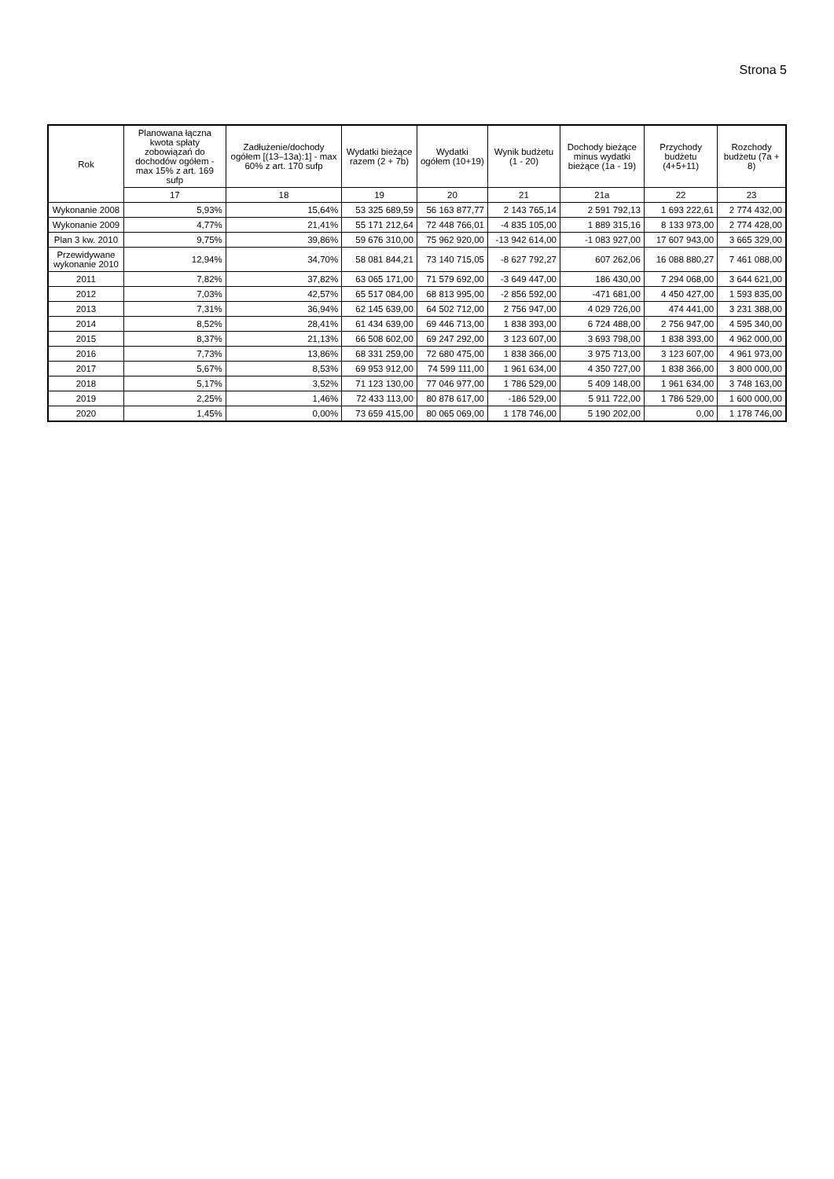Strona 5
| Rok | Planowana łączna kwota spłaty zobowiązań do dochodów ogółem -max 15% z art. 169 sufp | Zadłużenie/dochody ogółem [(13–13a):1] - max 60% z art. 170 sufp | Wydatki bieżące razem (2 + 7b) | Wydatki ogółem (10+19) | Wynik budżetu (1 - 20) | Dochody bieżące minus wydatki bieżące (1a - 19) | Przychody budżetu (4+5+11) | Rozchody budżetu (7a + 8) |
| --- | --- | --- | --- | --- | --- | --- | --- | --- |
| | 17 | 18 | 19 | 20 | 21 | 21a | 22 | 23 |
| Wykonanie 2008 | 5,93% | 15,64% | 53 325 689,59 | 56 163 877,77 | 2 143 765,14 | 2 591 792,13 | 1 693 222,61 | 2 774 432,00 |
| Wykonanie 2009 | 4,77% | 21,41% | 55 171 212,64 | 72 448 766,01 | -4 835 105,00 | 1 889 315,16 | 8 133 973,00 | 2 774 428,00 |
| Plan 3 kw. 2010 | 9,75% | 39,86% | 59 676 310,00 | 75 962 920,00 | -13 942 614,00 | -1 083 927,00 | 17 607 943,00 | 3 665 329,00 |
| Przewidywane wykonanie 2010 | 12,94% | 34,70% | 58 081 844,21 | 73 140 715,05 | -8 627 792,27 | 607 262,06 | 16 088 880,27 | 7 461 088,00 |
| 2011 | 7,82% | 37,82% | 63 065 171,00 | 71 579 692,00 | -3 649 447,00 | 186 430,00 | 7 294 068,00 | 3 644 621,00 |
| 2012 | 7,03% | 42,57% | 65 517 084,00 | 68 813 995,00 | -2 856 592,00 | -471 681,00 | 4 450 427,00 | 1 593 835,00 |
| 2013 | 7,31% | 36,94% | 62 145 639,00 | 64 502 712,00 | 2 756 947,00 | 4 029 726,00 | 474 441,00 | 3 231 388,00 |
| 2014 | 8,52% | 28,41% | 61 434 639,00 | 69 446 713,00 | 1 838 393,00 | 6 724 488,00 | 2 756 947,00 | 4 595 340,00 |
| 2015 | 8,37% | 21,13% | 66 508 602,00 | 69 247 292,00 | 3 123 607,00 | 3 693 798,00 | 1 838 393,00 | 4 962 000,00 |
| 2016 | 7,73% | 13,86% | 68 331 259,00 | 72 680 475,00 | 1 838 366,00 | 3 975 713,00 | 3 123 607,00 | 4 961 973,00 |
| 2017 | 5,67% | 8,53% | 69 953 912,00 | 74 599 111,00 | 1 961 634,00 | 4 350 727,00 | 1 838 366,00 | 3 800 000,00 |
| 2018 | 5,17% | 3,52% | 71 123 130,00 | 77 046 977,00 | 1 786 529,00 | 5 409 148,00 | 1 961 634,00 | 3 748 163,00 |
| 2019 | 2,25% | 1,46% | 72 433 113,00 | 80 878 617,00 | -186 529,00 | 5 911 722,00 | 1 786 529,00 | 1 600 000,00 |
| 2020 | 1,45% | 0,00% | 73 659 415,00 | 80 065 069,00 | 1 178 746,00 | 5 190 202,00 | 0,00 | 1 178 746,00 |